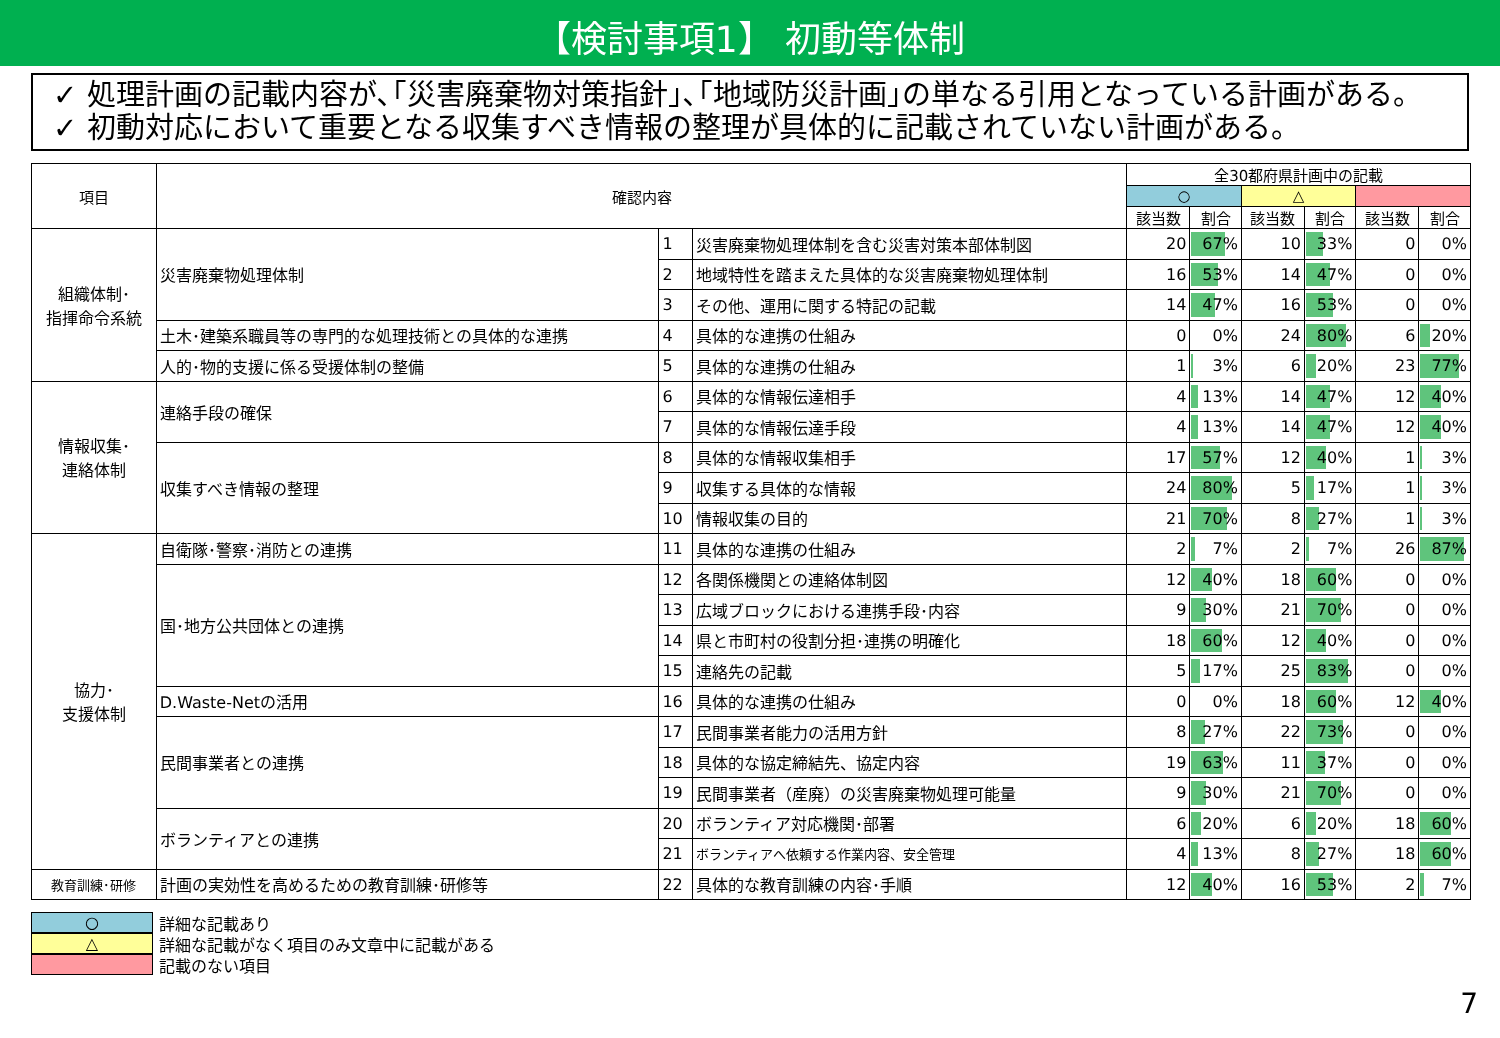【検討事項1】 初動等体制
✓ 処理計画の記載内容が､｢災害廃棄物対策指針｣､｢地域防災計画｣の単なる引用となっている計画がある。
✓ 初動対応において重要となる収集すべき情報の整理が具体的に記載されていない計画がある。
| 項目 | 確認内容 | | | 全30都府県計画中の記載 | | | | | |
| --- | --- | --- | --- | --- | --- | --- | --- | --- | --- |
| | | | | ○ | | △ | | | |
| | | | | 該当数 | 割合 | 該当数 | 割合 | 該当数 | 割合 |
| 組織体制･ 指揮命令系統 | 災害廃棄物処理体制 | 1 | 災害廃棄物処理体制を含む災害対策本部体制図 | 20 | 67% | 10 | 33% | 0 | 0% |
| | | 2 | 地域特性を踏まえた具体的な災害廃棄物処理体制 | 16 | 53% | 14 | 47% | 0 | 0% |
| | | 3 | その他、運用に関する特記の記載 | 14 | 47% | 16 | 53% | 0 | 0% |
| | 土木･建築系職員等の専門的な処理技術との具体的な連携 | 4 | 具体的な連携の仕組み | 0 | 0% | 24 | 80% | 6 | 20% |
| | 人的･物的支援に係る受援体制の整備 | 5 | 具体的な連携の仕組み | 1 | 3% | 6 | 20% | 23 | 77% |
| 情報収集･ 連絡体制 | 連絡手段の確保 | 6 | 具体的な情報伝達相手 | 4 | 13% | 14 | 47% | 12 | 40% |
| | | 7 | 具体的な情報伝達手段 | 4 | 13% | 14 | 47% | 12 | 40% |
| | 収集すべき情報の整理 | 8 | 具体的な情報収集相手 | 17 | 57% | 12 | 40% | 1 | 3% |
| | | 9 | 収集する具体的な情報 | 24 | 80% | 5 | 17% | 1 | 3% |
| | | 10 | 情報収集の目的 | 21 | 70% | 8 | 27% | 1 | 3% |
| 協力･ 支援体制 | 自衛隊･警察･消防との連携 | 11 | 具体的な連携の仕組み | 2 | 7% | 2 | 7% | 26 | 87% |
| | 国･地方公共団体との連携 | 12 | 各関係機関との連絡体制図 | 12 | 40% | 18 | 60% | 0 | 0% |
| | | 13 | 広域ブロックにおける連携手段･内容 | 9 | 30% | 21 | 70% | 0 | 0% |
| | | 14 | 県と市町村の役割分担･連携の明確化 | 18 | 60% | 12 | 40% | 0 | 0% |
| | | 15 | 連絡先の記載 | 5 | 17% | 25 | 83% | 0 | 0% |
| | D.Waste-Netの活用 | 16 | 具体的な連携の仕組み | 0 | 0% | 18 | 60% | 12 | 40% |
| | 民間事業者との連携 | 17 | 民間事業者能力の活用方針 | 8 | 27% | 22 | 73% | 0 | 0% |
| | | 18 | 具体的な協定締結先、協定内容 | 19 | 63% | 11 | 37% | 0 | 0% |
| | | 19 | 民間事業者（産廃）の災害廃棄物処理可能量 | 9 | 30% | 21 | 70% | 0 | 0% |
| | ボランティアとの連携 | 20 | ボランティア対応機関･部署 | 6 | 20% | 6 | 20% | 18 | 60% |
| | | 21 | ボランティアへ依頼する作業内容、安全管理 | 4 | 13% | 8 | 27% | 18 | 60% |
| 教育訓練･研修 | 計画の実効性を高めるための教育訓練･研修等 | 22 | 具体的な教育訓練の内容･手順 | 12 | 40% | 16 | 53% | 2 | 7% |
○ 詳細な記載あり
△ 詳細な記載がなく項目のみ文章中に記載がある
記載のない項目
7